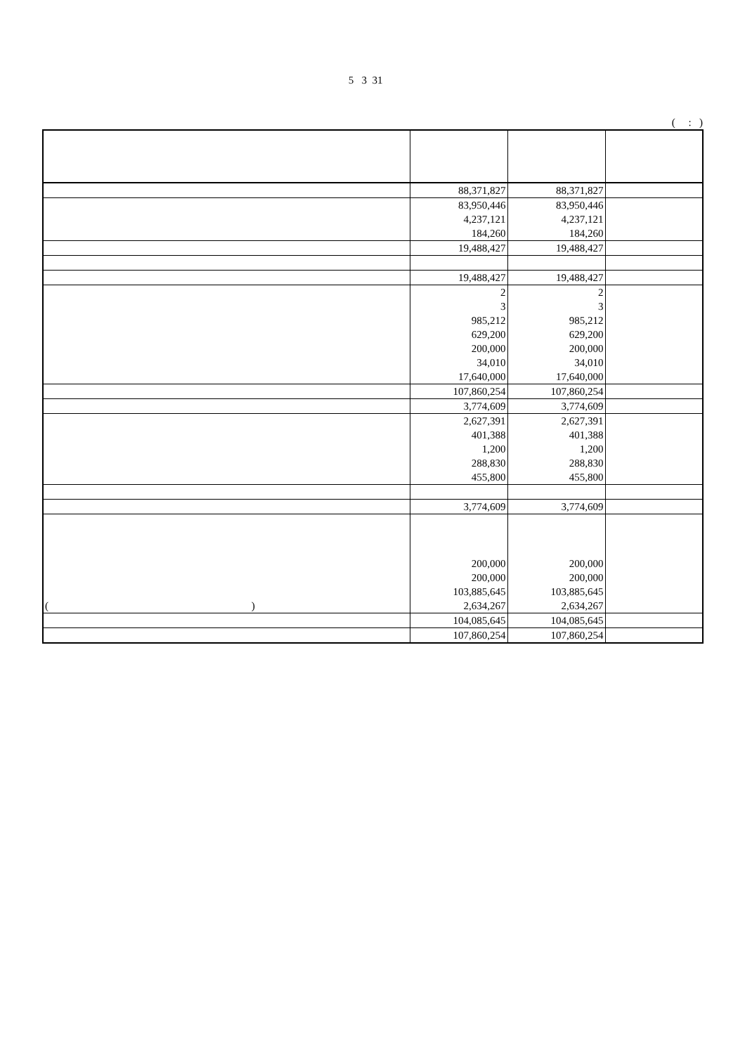5 3 31
( : )
| | 88,371,827 | 88,371,827 | |
| | 83,950,446 | 83,950,446 | |
| | 4,237,121 | 4,237,121 | |
| | 184,260 | 184,260 | |
| | 19,488,427 | 19,488,427 | |
| | 19,488,427 | 19,488,427 | |
| | 2 | 2 | |
| | 3 | 3 | |
| | 985,212 | 985,212 | |
| | 629,200 | 629,200 | |
| | 200,000 | 200,000 | |
| | 34,010 | 34,010 | |
| | 17,640,000 | 17,640,000 | |
| | 107,860,254 | 107,860,254 | |
| | 3,774,609 | 3,774,609 | |
| | 2,627,391 | 2,627,391 | |
| | 401,388 | 401,388 | |
| | 1,200 | 1,200 | |
| | 288,830 | 288,830 | |
| | 455,800 | 455,800 | |
| | 3,774,609 | 3,774,609 | |
| | 200,000 | 200,000 | |
| | 200,000 | 200,000 | |
| | 103,885,645 | 103,885,645 | |
| ( ) | 2,634,267 | 2,634,267 | |
| | 104,085,645 | 104,085,645 | |
| | 107,860,254 | 107,860,254 | |